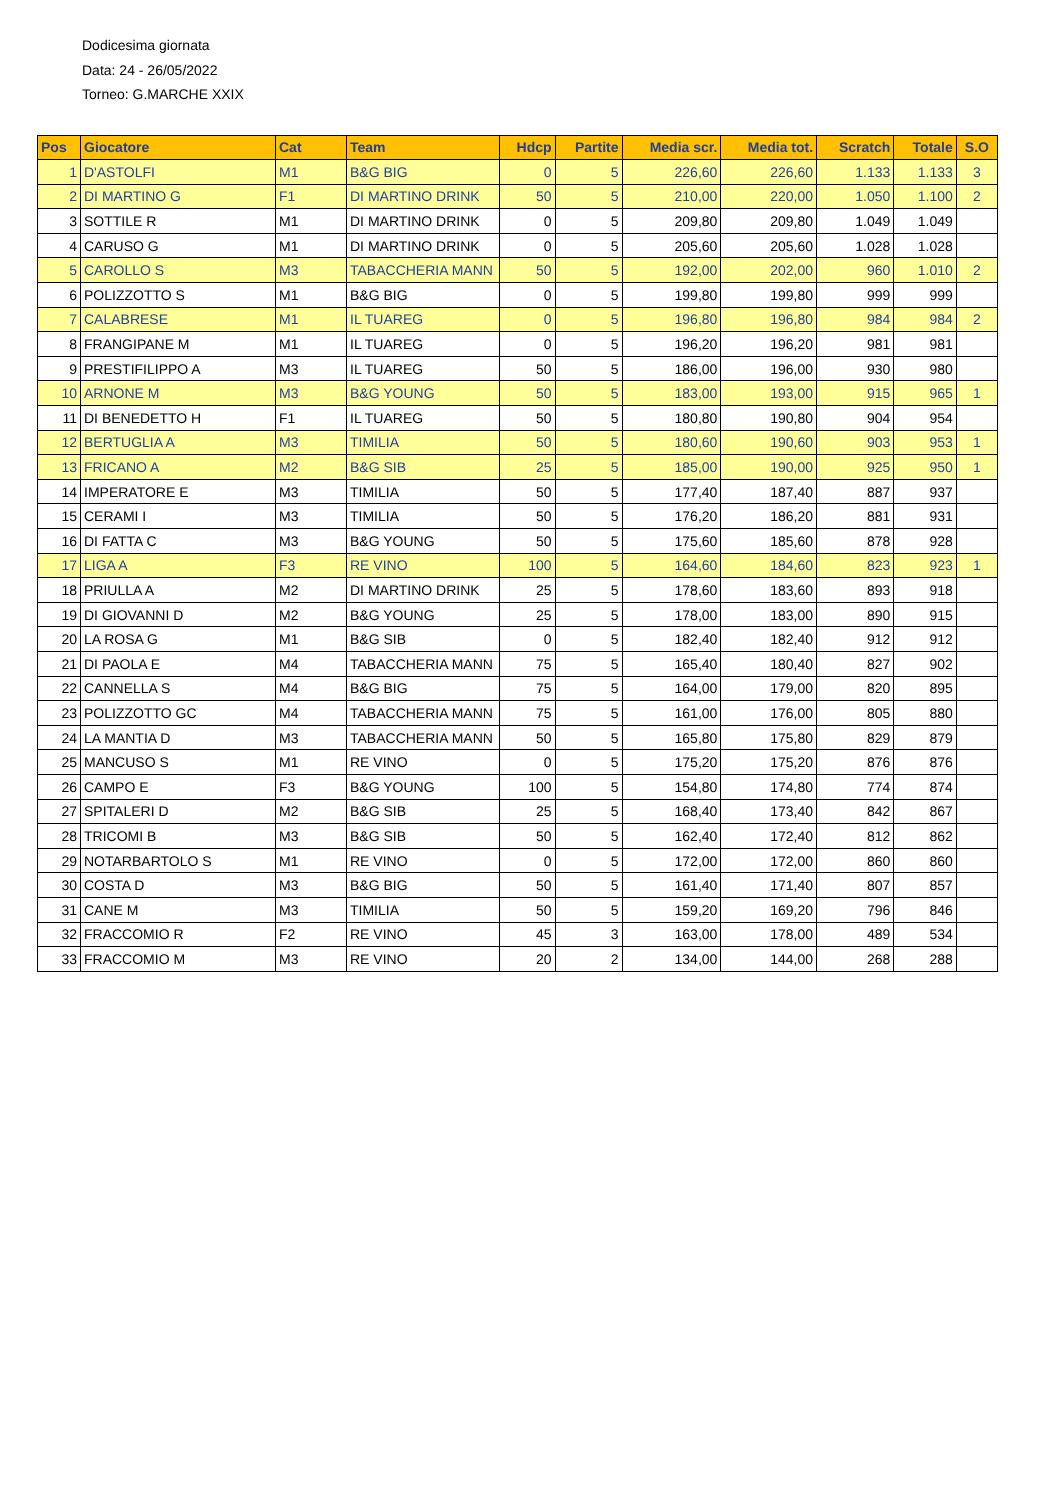Dodicesima giornata
Data: 24 - 26/05/2022
Torneo: G.MARCHE XXIX
| Pos | Giocatore | Cat | Team | Hdcp | Partite | Media scr. | Media tot. | Scratch | Totale | S.O |
| --- | --- | --- | --- | --- | --- | --- | --- | --- | --- | --- |
| 1 | D'ASTOLFI | M1 | B&G BIG | 0 | 5 | 226,60 | 226,60 | 1.133 | 1.133 | 3 |
| 2 | DI MARTINO G | F1 | DI MARTINO DRINK | 50 | 5 | 210,00 | 220,00 | 1.050 | 1.100 | 2 |
| 3 | SOTTILE R | M1 | DI MARTINO DRINK | 0 | 5 | 209,80 | 209,80 | 1.049 | 1.049 | |
| 4 | CARUSO G | M1 | DI MARTINO DRINK | 0 | 5 | 205,60 | 205,60 | 1.028 | 1.028 | |
| 5 | CAROLLO S | M3 | TABACCHERIA MANN | 50 | 5 | 192,00 | 202,00 | 960 | 1.010 | 2 |
| 6 | POLIZZOTTO S | M1 | B&G BIG | 0 | 5 | 199,80 | 199,80 | 999 | 999 | |
| 7 | CALABRESE | M1 | IL TUAREG | 0 | 5 | 196,80 | 196,80 | 984 | 984 | 2 |
| 8 | FRANGIPANE M | M1 | IL TUAREG | 0 | 5 | 196,20 | 196,20 | 981 | 981 | |
| 9 | PRESTIFILIPPO A | M3 | IL TUAREG | 50 | 5 | 186,00 | 196,00 | 930 | 980 | |
| 10 | ARNONE M | M3 | B&G YOUNG | 50 | 5 | 183,00 | 193,00 | 915 | 965 | 1 |
| 11 | DI BENEDETTO H | F1 | IL TUAREG | 50 | 5 | 180,80 | 190,80 | 904 | 954 | |
| 12 | BERTUGLIA A | M3 | TIMILIA | 50 | 5 | 180,60 | 190,60 | 903 | 953 | 1 |
| 13 | FRICANO A | M2 | B&G SIB | 25 | 5 | 185,00 | 190,00 | 925 | 950 | 1 |
| 14 | IMPERATORE E | M3 | TIMILIA | 50 | 5 | 177,40 | 187,40 | 887 | 937 | |
| 15 | CERAMI I | M3 | TIMILIA | 50 | 5 | 176,20 | 186,20 | 881 | 931 | |
| 16 | DI FATTA C | M3 | B&G YOUNG | 50 | 5 | 175,60 | 185,60 | 878 | 928 | |
| 17 | LIGA A | F3 | RE VINO | 100 | 5 | 164,60 | 184,60 | 823 | 923 | 1 |
| 18 | PRIULLA A | M2 | DI MARTINO DRINK | 25 | 5 | 178,60 | 183,60 | 893 | 918 | |
| 19 | DI GIOVANNI D | M2 | B&G YOUNG | 25 | 5 | 178,00 | 183,00 | 890 | 915 | |
| 20 | LA ROSA G | M1 | B&G SIB | 0 | 5 | 182,40 | 182,40 | 912 | 912 | |
| 21 | DI PAOLA E | M4 | TABACCHERIA MANN | 75 | 5 | 165,40 | 180,40 | 827 | 902 | |
| 22 | CANNELLA S | M4 | B&G BIG | 75 | 5 | 164,00 | 179,00 | 820 | 895 | |
| 23 | POLIZZOTTO GC | M4 | TABACCHERIA MANN | 75 | 5 | 161,00 | 176,00 | 805 | 880 | |
| 24 | LA MANTIA D | M3 | TABACCHERIA MANN | 50 | 5 | 165,80 | 175,80 | 829 | 879 | |
| 25 | MANCUSO S | M1 | RE VINO | 0 | 5 | 175,20 | 175,20 | 876 | 876 | |
| 26 | CAMPO E | F3 | B&G YOUNG | 100 | 5 | 154,80 | 174,80 | 774 | 874 | |
| 27 | SPITALERI D | M2 | B&G SIB | 25 | 5 | 168,40 | 173,40 | 842 | 867 | |
| 28 | TRICOMI B | M3 | B&G SIB | 50 | 5 | 162,40 | 172,40 | 812 | 862 | |
| 29 | NOTARBARTOLO S | M1 | RE VINO | 0 | 5 | 172,00 | 172,00 | 860 | 860 | |
| 30 | COSTA D | M3 | B&G BIG | 50 | 5 | 161,40 | 171,40 | 807 | 857 | |
| 31 | CANE M | M3 | TIMILIA | 50 | 5 | 159,20 | 169,20 | 796 | 846 | |
| 32 | FRACCOMIO R | F2 | RE VINO | 45 | 3 | 163,00 | 178,00 | 489 | 534 | |
| 33 | FRACCOMIO M | M3 | RE VINO | 20 | 2 | 134,00 | 144,00 | 268 | 288 | |